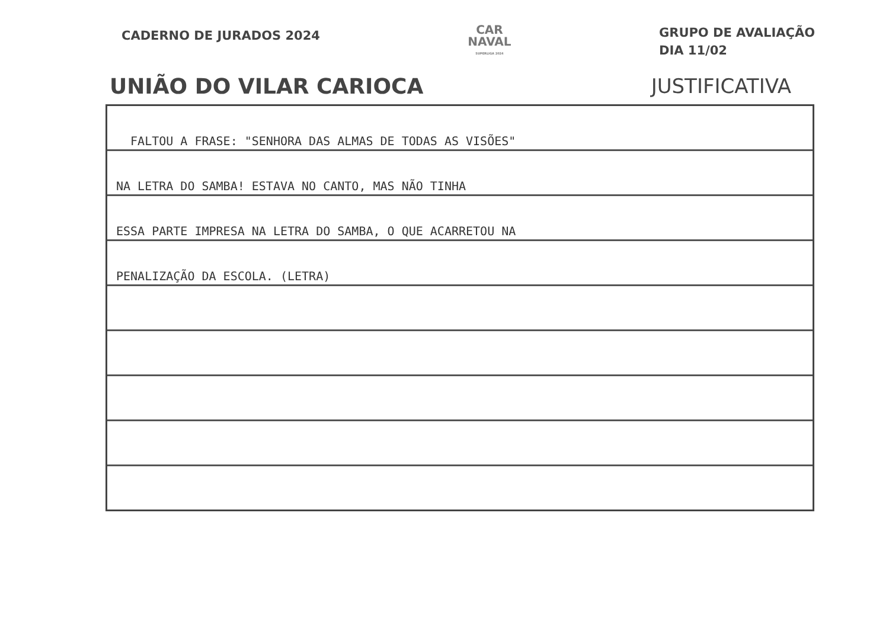CADERNO DE JURADOS 2024
CAR
NAVAL
SUPERLIGA 2024
GRUPO DE AVALIAÇÃO
DIA 11/02
UNIÃO DO VILAR CARIOCA JUSTIFICATIVA
FALTOU A FRASE: "SENHORA DAS ALMAS DE TODAS AS VISÕES"
NA LETRA DO SAMBA! ESTAVA NO CANTO, MAS NÃO TINHA
ESSA PARTE IMPRESA NA LETRA DO SAMBA, O QUE ACARRETOU NA
PENALIZAÇÃO DA ESCOLA. (LETRA)